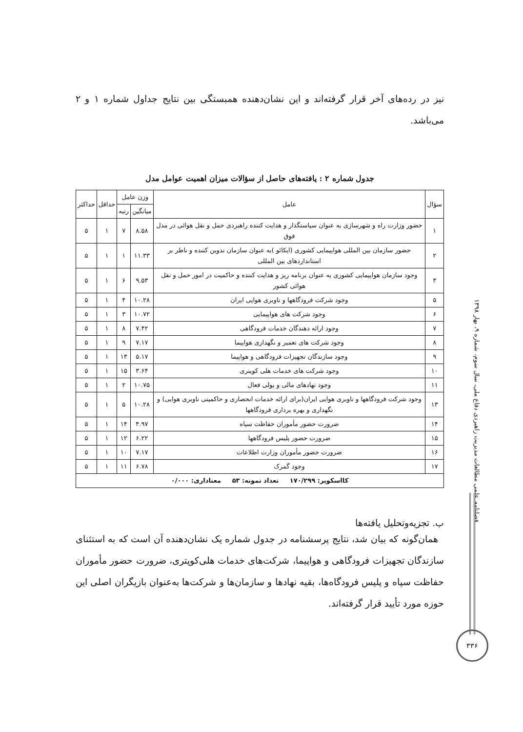نیز در رده‌های آخر قرار گرفته‌اند و این نشان‌دهنده همبستگی بین نتایج جداول شماره ۱ و ۲ می‌باشد.
جدول شماره ۲ : یافته‌های حاصل از سؤالات میزان اهمیت عوامل مدل
| سؤال | عامل | وزن عامل | | حداقل | حداکثر |
| --- | --- | --- | --- | --- | --- |
| | | میانگین | رتبه | | |
| ۱ | حضور وزارت راه و شهرسازی به عنوان سیاستگذار و هدایت کننده راهبردی حمل و نقل هوائی در مدل فوق | ۸.۵۸ | ۷ | ۱ | ۵ |
| ۲ | حضور سازمان بین المللی هواپیمایی کشوری (ایکائو )به عنوان سازمان تدوین کننده و ناظر بر استانداردهای بین المللی | ۱۱.۳۳ | ۱ | ۱ | ۵ |
| ۳ | وجود سازمان هواپیمایی کشوری به عنوان برنامه ریز و هدایت کننده و حاکمیت در امور حمل و نقل هوائی کشور | ۹.۵۳ | ۶ | ۱ | ۵ |
| ۵ | وجود شرکت فرودگاهها و ناوبری هوایی ایران | ۱۰.۲۸ | ۴ | ۱ | ۵ |
| ۶ | وجود شرکت های هواپیمایی | ۱۰.۷۲ | ۳ | ۱ | ۵ |
| ۷ | وجود ارائه دهندگان خدمات فرودگاهی | ۷.۴۲ | ۸ | ۱ | ۵ |
| ۸ | وجود شرکت های تعمیر و نگهداری هواپیما | ۷.۱۷ | ۹ | ۱ | ۵ |
| ۹ | وجود سازندگان تجهیزات فرودگاهی و هواپیما | ۵.۱۷ | ۱۳ | ۱ | ۵ |
| ۱۰ | وجود شرکت های خدمات هلی کوپتری | ۳.۶۴ | ۱۵ | ۱ | ۵ |
| ۱۱ | وجود نهادهای مالی و پولی فعال | ۱۰.۷۵ | ۲ | ۱ | ۵ |
| ۱۳ | وجود شرکت فرودگاهها و ناوبری هوایی ایران(برای ارائه خدمات انحصاری و حاکمیتی ناوبری هوایی) و نگهداری و بهره برداری فرودگاهها | ۱۰.۲۸ | ۵ | ۱ | ۵ |
| ۱۴ | ضرورت حضور مأموران حفاظت سپاه | ۴.۹۷ | ۱۴ | ۱ | ۵ |
| ۱۵ | ضرورت حضور پلیس فرودگاهها | ۶.۲۲ | ۱۲ | ۱ | ۵ |
| ۱۶ | ضرورت حضور مأموران وزارت اطلاعات | ۷.۱۷ | ۱۰ | ۱ | ۵ |
| ۱۷ | وجود گمرک | ۶.۷۸ | ۱۱ | ۱ | ۵ |
| کااسکویر: ۱۷۰/۲۹۹ تعداد نمونه: ۵۳ معناداری: ۰/۰۰۰ | | | | | |
ب. تجزیه‌وتحلیل یافته‌ها
همان‌گونه که بیان شد، نتایج پرسشنامه در جدول شماره یک نشان‌دهنده آن است که به استثنای سازندگان تجهیزات فرودگاهی و هواپیما، شرکت‌های خدمات هلی‌کوپتری، ضرورت حضور مأموران حفاظت سپاه و پلیس فرودگاه‌ها، بقیه نهادها و سازمان‌ها و شرکت‌ها به‌عنوان بازیگران اصلی این حوزه مورد تأیید قرار گرفته‌اند.
فصلنامه علمی مطالعات مدیریت راهبردی دفاع ملی، سال سوم، شماره ۹، بهار ۱۳۹۸
۳۳۶